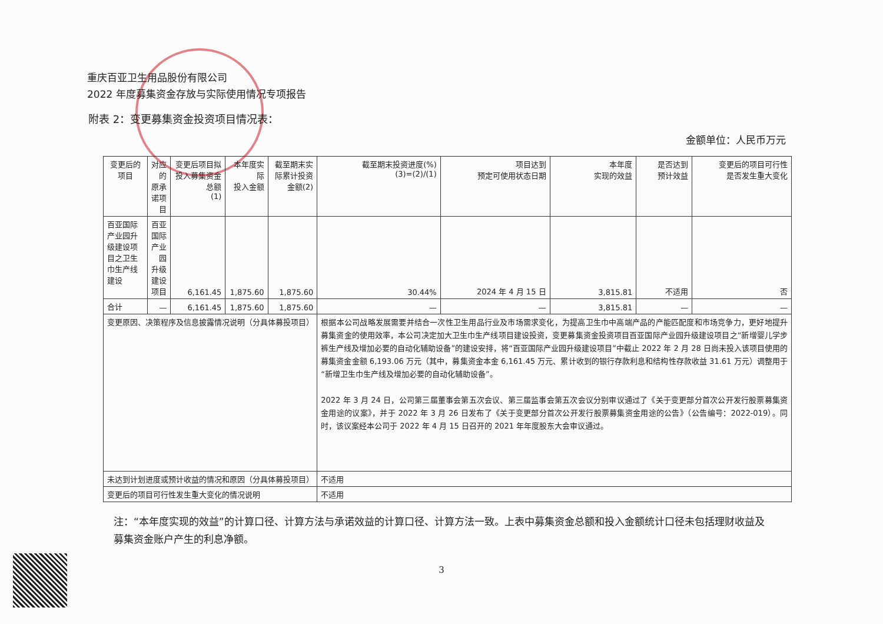重庆百亚卫生用品股份有限公司
2022 年度募集资金存放与实际使用情况专项报告
附表 2：变更募集资金投资项目情况表：
金额单位：人民币万元
| 变更后的项目 | 对应的 原承诺项目 | 变更后项目拟投入募集资金总额 (1) | 本年度实际 投入金额 | 截至期末实际累计投资 金额(2) | 截至期末投资进度(%) (3)=(2)/(1) | 项目达到 预定可使用状态日期 | 本年度 实现的效益 | 是否达到 预计效益 | 变更后的项目可行性 是否发生重大变化 |
| --- | --- | --- | --- | --- | --- | --- | --- | --- | --- |
| 百亚国际产业园升级建设项目之卫生巾生产线建设 | 百亚国际产业园 升级建设项目 | 6,161.45 | 1,875.60 | 1,875.60 | 30.44% | 2024 年 4 月 15 日 | 3,815.81 | 不适用 | 否 |
| 合计 | — | 6,161.45 | 1,875.60 | 1,875.60 | — | — | 3,815.81 | — | — |
| 变更原因、决策程序及信息披露情况说明（分具体募投项目） | | | | | 根据本公司战略发展需要并结合一次性卫生用品行业及市场需求变化，为提高卫生巾中高端产品的产能匹配度和市场竞争力，更好地提升募集资金的使用效率，本公司决定加大卫生巾生产线项目建设投资，变更募集资金投资项目百亚国际产业园升级建设项目之“新增婴儿学步裤生产线及增加必要的自动化辅助设备”的建设安排，将“百亚国际产业园升级建设项目”中截止 2022 年 2 月 28 日尚未投入该项目使用的募集资金金额 6,193.06 万元（其中，募集资金本金 6,161.45 万元、累计收到的银行存款利息和结构性存款收益 31.61 万元）调整用于“新增卫生巾生产线及增加必要的自动化辅助设备”。 2022 年 3 月 24 日，公司第三届董事会第五次会议、第三届监事会第五次会议分别审议通过了《关于变更部分首次公开发行股票募集资金用途的议案》，并于 2022 年 3 月 26 日发布了《关于变更部分首次公开发行股票募集资金用途的公告》（公告编号：2022-019）。同时，该议案经本公司于 2022 年 4 月 15 日召开的 2021 年年度股东大会审议通过。 | | | | |
| 未达到计划进度或预计收益的情况和原因（分具体募投项目） | | | | | 不适用 | | | | |
| 变更后的项目可行性发生重大变化的情况说明 | | | | | 不适用 | | | | |
注：“本年度实现的效益”的计算口径、计算方法与承诺效益的计算口径、计算方法一致。上表中募集资金总额和投入金额统计口径未包括理财收益及募集资金账户产生的利息净额。
3